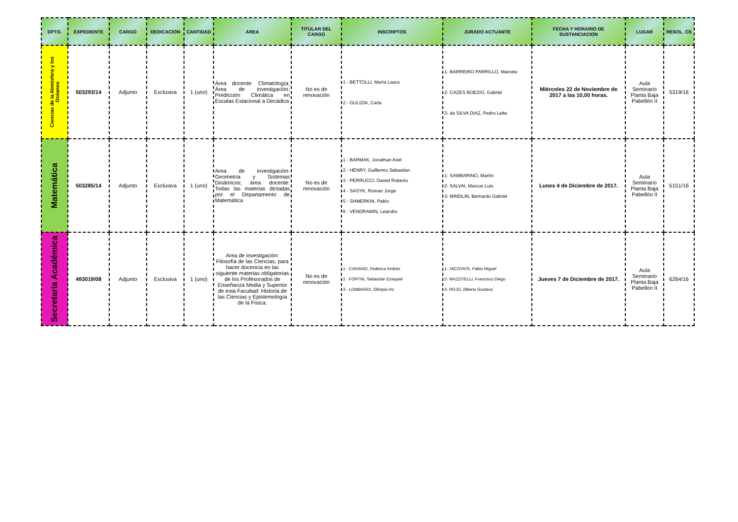| DPTO. | EXPEDIENTE | CARGO | DEDICACION | CANTIDAD | AREA | TITULAR DEL CARGO | INSCRIPTOS | JURADO ACTUANTE | FECHA Y HORARIO DE SUSTANCIACION | LUGAR | RESOL. CS |
| --- | --- | --- | --- | --- | --- | --- | --- | --- | --- | --- | --- |
| Ciencias de la Atmósfera y los Océanos | 503293/14 | Adjunto | Exclusiva | 1 (uno) | Área docente: Climatología; Área de investigación: Predicción Climática en Escalas Estacional a Decádica | No es de renovación | 1 - BETTOLLI, María Laura 2 - GULIZIA, Carla | 1- BARREIRO PARRILLO, Marcelo 2- CAZES BOEZIO, Gabriel 3- da SILVA DIAZ, Pedro Leite | Miércoles 22 de Noviembre de 2017 a las 10,00 horas. | Aula Seminario Planta Baja Pabellón II | 5319/16 |
| Matemática | 503285/14 | Adjunto | Exclusiva | 1 (uno) | Area de investigación: Geometría y Sistemas Dinámicos; área docente: Todas las materias dictadas por el Departamento de Matemática | No es de renovación | 1 - BARMAK, Jonathan Ariel 2 - HENRY, Guillermo Sebastian 3 - PERRUCCI, Daniel Roberto 4 - SASYK, Roman Jorge 5 - SHMERKIN, Pablo 6 - VENDRAMIN, Leandro | 1- SAMBARINO, Martín 2- SALVAI, Marcos Luis 3- MINDLIN, Bernardo Gabriel | Lunes 4 de Diciembre de 2017. | Aula Seminario Planta Baja Pabellón II | 5151/16 |
| Secretaría Académica | 493019/08 | Adjunto | Exclusiva | 1 (uno) | Area de investigación: Filosofía de las Ciencias, para hacer docencia en las siguiente materias obligatorias de los Profesorados de Enseñanza Media y Superior de esta Facultad: Historia de las Ciencias y Epistemología de la Física. | No es de renovación | 1 - CAIVANO, Federico Andrés 2 - FORTIN, Sebastian Ezequiel 3 - LOMBARDI, Olimpia Iris | 1- JACOVKIS, Pablo Miguel 2- MAZZITELLI, Francisco Diego 3- ROJO, Alberto Gustavo | Jueves 7 de Diciembre de 2017. | Aula Seminario Planta Baja Pabellón II | 6264/16 |